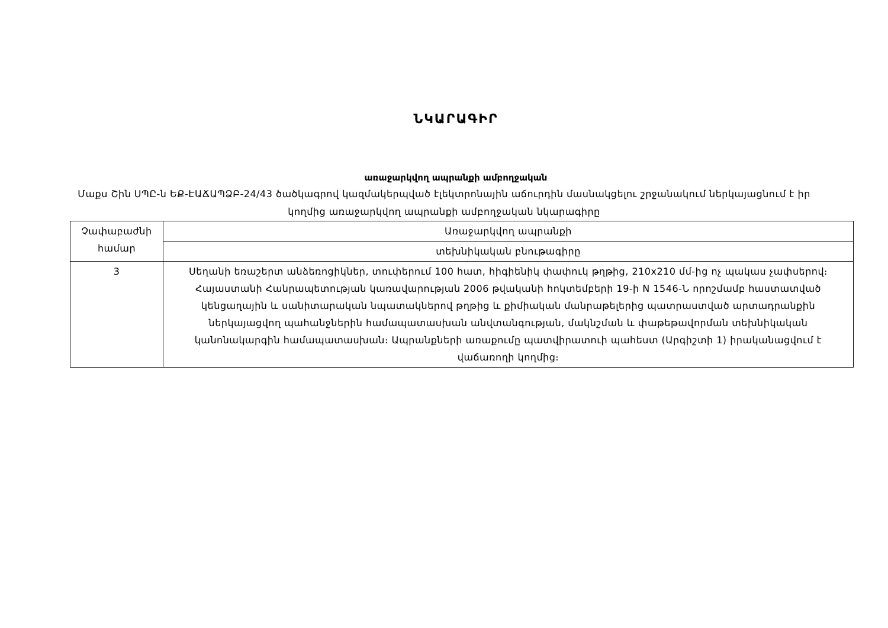ՆԿԱՐԱԳԻՐ
առաջարկվող ապրանքի ամբողջական
Մաքս Շին ՍՊԸ-ն ԵՔ-ԷԱՃԱՊՁԲ-24/43 ծածկագրով կազմակերպված էլեկտրոնային աճուրդին մասնակցելու շրջանակում ներկայացնում է իր կողմից առաջարկվող ապրանքի ամբողջական նկարագիրը
| Չափաբաժնի համար | Առաջարկվող ապրանքի |
| | տեխնիկական բնութագիրը |
| 3 | Սեղանի եռաշերտ անձեռոցիկներ, տուփերում 100 հատ, հիգիենիկ փափուկ թղթից, 210x210 մմ-ից ոչ պակաս չափսերով։ Հայաստանի Հանրապետության կառավարության 2006 թվականի հոկտեմբերի 19-ի N 1546-Ն որոշմամբ հաստատված կենցաղային և սանիտարական նպատակներով թղթից և քիմիական մանրաթելերից պատրաստված արտադրանքին ներկայացվող պահանջներին համապատասխան անվտանգության, մակնշման և փաթեթավորման տեխնիկական կանոնակարգին համապատասխան։ Ապրանքների առաքումը պատվիրատուի պահեստ (Արգիշտի 1) իրականացվում է վաճառողի կողմից։ |